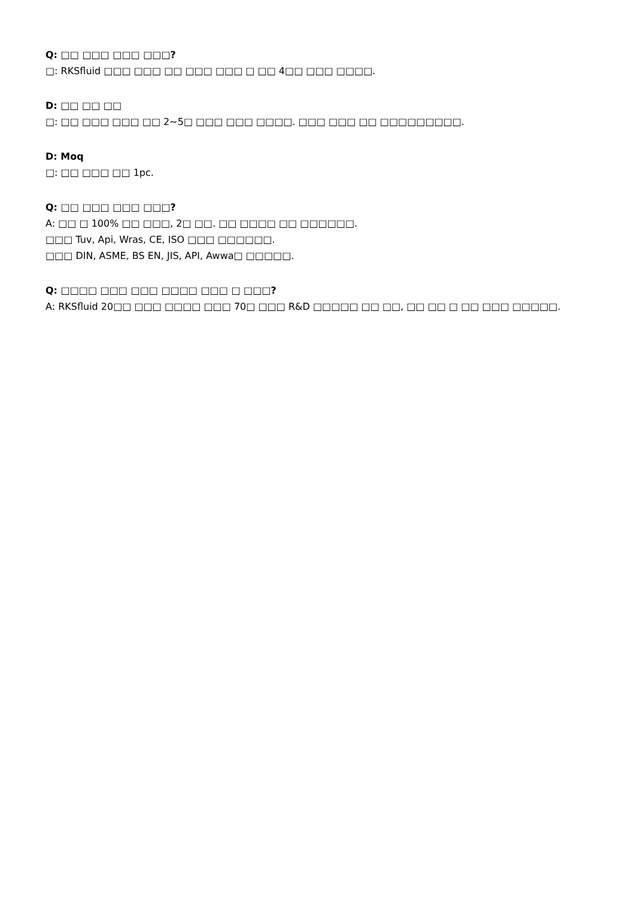Q: □□ □□□ □□□ □□□?
□: RKSfluid □□□ □□□ □□ □□□ □□□ □ □□ 4□□ □□□ □□□□.
D: □□ □□ □□
□: □□ □□□ □□□ □□ 2~5□ □□□ □□□ □□□□. □□□ □□□ □□ □□□□□□□□□.
D: Moq
□: □□ □□□ □□ 1pc.
Q: □□ □□□ □□□ □□□?
A: □□ □ 100% □□ □□□, 2□ □□. □□ □□□□ □□ □□□□□□.
□□□ Tuv, Api, Wras, CE, ISO □□□ □□□□□□.
□□□ DIN, ASME, BS EN, JIS, API, Awwa□ □□□□□.
Q: □□□□ □□□ □□□ □□□□ □□□ □ □□□?
A: RKSfluid 20□□ □□□ □□□□ □□□ 70□ □□□ R&D □□□□□ □□ □□, □□ □□ □ □□ □□□ □□□□□.